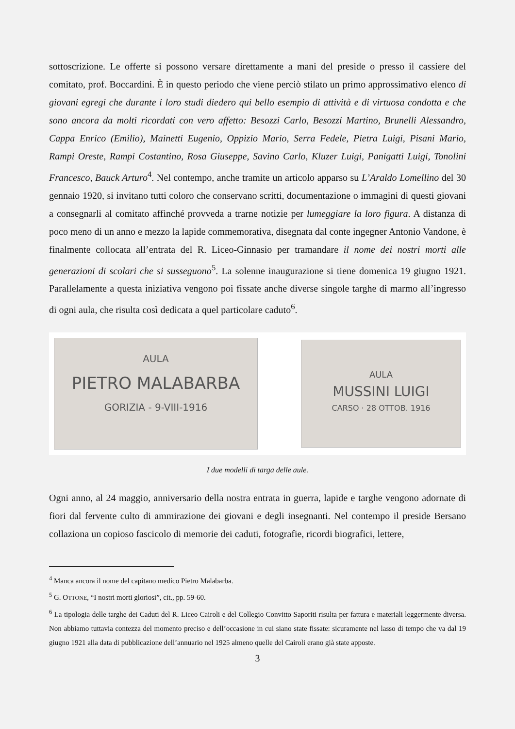sottoscrizione. Le offerte si possono versare direttamente a mani del preside o presso il cassiere del comitato, prof. Boccardini. È in questo periodo che viene perciò stilato un primo approssimativo elenco di giovani egregi che durante i loro studi diedero qui bello esempio di attività e di virtuosa condotta e che sono ancora da molti ricordati con vero affetto: Besozzi Carlo, Besozzi Martino, Brunelli Alessandro, Cappa Enrico (Emilio), Mainetti Eugenio, Oppizio Mario, Serra Fedele, Pietra Luigi, Pisani Mario, Rampi Oreste, Rampi Costantino, Rosa Giuseppe, Savino Carlo, Kluzer Luigi, Panigatti Luigi, Tonolini Francesco, Bauck Arturo<sup>4</sup>. Nel contempo, anche tramite un articolo apparso su L’Araldo Lomellino del 30 gennaio 1920, si invitano tutti coloro che conservano scritti, documentazione o immagini di questi giovani a consegnarli al comitato affinché provveda a trarne notizie per lumeggiare la loro figura. A distanza di poco meno di un anno e mezzo la lapide commemorativa, disegnata dal conte ingegner Antonio Vandone, è finalmente collocata all’entrata del R. Liceo-Ginnasio per tramandare il nome dei nostri morti alle generazioni di scolari che si susseguono<sup>5</sup>. La solenne inaugurazione si tiene domenica 19 giugno 1921. Parallelamente a questa iniziativa vengono poi fissate anche diverse singole targhe di marmo all’ingresso di ogni aula, che risulta così dedicata a quel particolare caduto<sup>6</sup>.
AULA
PIETRO MALABARBA
GORIZIA - 9-VIII-1916
AULA
MUSSINI LUIGI
CARSO · 28 OTTOB. 1916
I due modelli di targa delle aule.
Ogni anno, al 24 maggio, anniversario della nostra entrata in guerra, lapide e targhe vengono adornate di fiori dal fervente culto di ammirazione dei giovani e degli insegnanti. Nel contempo il preside Bersano collaziona un copioso fascicolo di memorie dei caduti, fotografie, ricordi biografici, lettere,
<sup>4</sup> Manca ancora il nome del capitano medico Pietro Malabarba.
<sup>5</sup> G. OTTONE, “I nostri morti gloriosi”, cit., pp. 59-60.
<sup>6</sup> La tipologia delle targhe dei Caduti del R. Liceo Cairoli e del Collegio Convitto Saporiti risulta per fattura e materiali leggermente diversa. Non abbiamo tuttavia contezza del momento preciso e dell’occasione in cui siano state fissate: sicuramente nel lasso di tempo che va dal 19 giugno 1921 alla data di pubblicazione dell’annuario nel 1925 almeno quelle del Cairoli erano già state apposte.
3